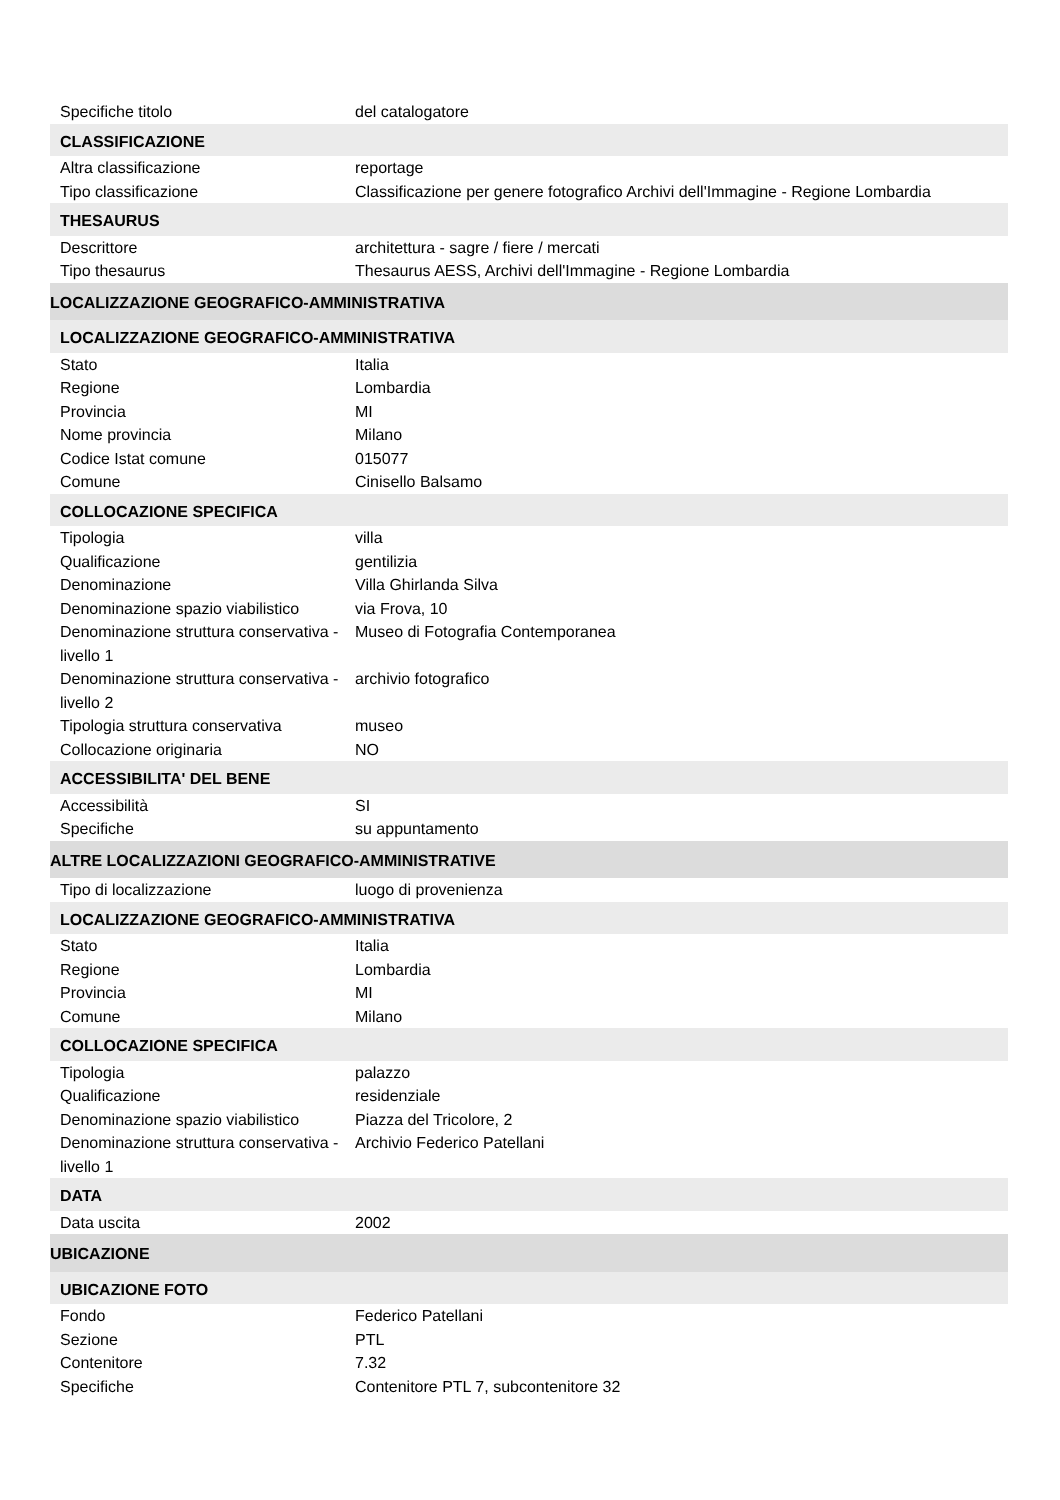| Specifiche titolo | del catalogatore |
| CLASSIFICAZIONE | |
| Altra classificazione | reportage |
| Tipo classificazione | Classificazione per genere fotografico Archivi dell'Immagine - Regione Lombardia |
| THESAURUS | |
| Descrittore | architettura - sagre / fiere / mercati |
| Tipo thesaurus | Thesaurus AESS, Archivi dell'Immagine - Regione Lombardia |
| LOCALIZZAZIONE GEOGRAFICO-AMMINISTRATIVA | |
| LOCALIZZAZIONE GEOGRAFICO-AMMINISTRATIVA | |
| Stato | Italia |
| Regione | Lombardia |
| Provincia | MI |
| Nome provincia | Milano |
| Codice Istat comune | 015077 |
| Comune | Cinisello Balsamo |
| COLLOCAZIONE SPECIFICA | |
| Tipologia | villa |
| Qualificazione | gentilizia |
| Denominazione | Villa Ghirlanda Silva |
| Denominazione spazio viabilistico | via Frova, 10 |
| Denominazione struttura conservativa - livello 1 | Museo di Fotografia Contemporanea |
| Denominazione struttura conservativa - livello 2 | archivio fotografico |
| Tipologia struttura conservativa | museo |
| Collocazione originaria | NO |
| ACCESSIBILITA' DEL BENE | |
| Accessibilità | SI |
| Specifiche | su appuntamento |
| ALTRE LOCALIZZAZIONI GEOGRAFICO-AMMINISTRATIVE | |
| Tipo di localizzazione | luogo di provenienza |
| LOCALIZZAZIONE GEOGRAFICO-AMMINISTRATIVA | |
| Stato | Italia |
| Regione | Lombardia |
| Provincia | MI |
| Comune | Milano |
| COLLOCAZIONE SPECIFICA | |
| Tipologia | palazzo |
| Qualificazione | residenziale |
| Denominazione spazio viabilistico | Piazza del Tricolore, 2 |
| Denominazione struttura conservativa - livello 1 | Archivio Federico Patellani |
| DATA | |
| Data uscita | 2002 |
| UBICAZIONE | |
| UBICAZIONE FOTO | |
| Fondo | Federico Patellani |
| Sezione | PTL |
| Contenitore | 7.32 |
| Specifiche | Contenitore PTL 7, subcontenitore 32 |